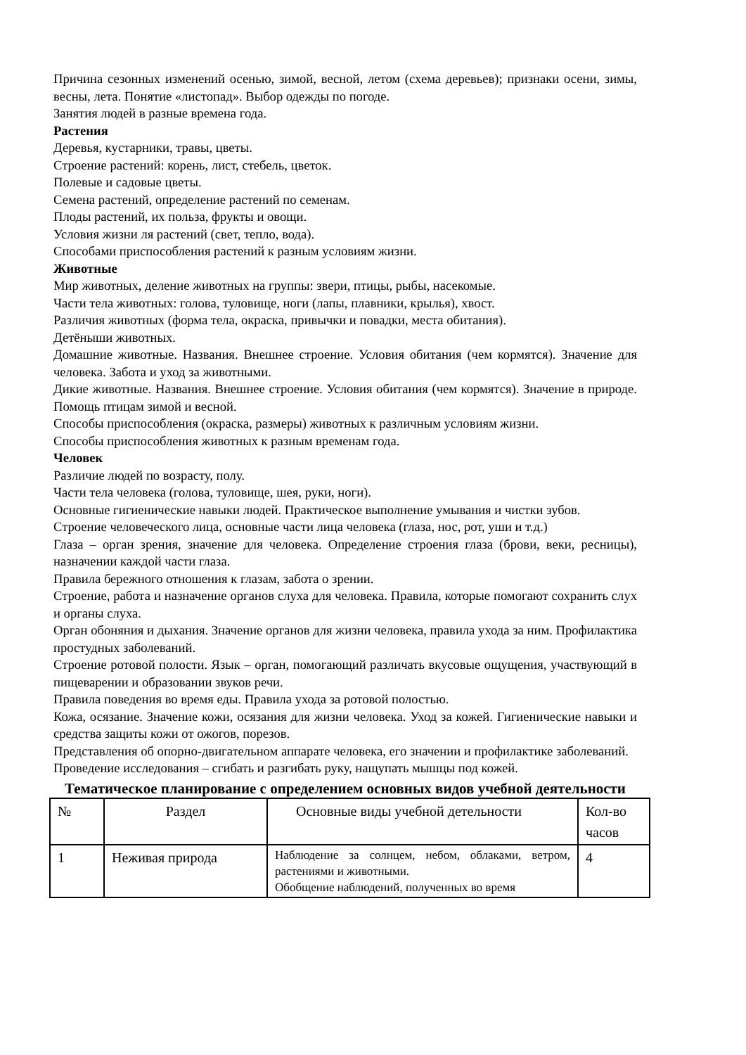Причина сезонных изменений осенью, зимой, весной, летом (схема деревьев); признаки осени, зимы, весны, лета. Понятие «листопад». Выбор одежды по погоде.
Занятия людей в разные времена года.
Растения
Деревья, кустарники, травы, цветы.
Строение растений: корень, лист, стебель, цветок.
Полевые и садовые цветы.
Семена растений, определение растений по семенам.
Плоды растений, их польза, фрукты и овощи.
Условия жизни ля растений (свет, тепло, вода).
Способами приспособления растений к разным условиям жизни.
Животные
Мир животных, деление животных на группы: звери, птицы, рыбы, насекомые.
Части тела животных: голова, туловище, ноги (лапы, плавники, крылья), хвост.
Различия животных (форма тела, окраска, привычки и повадки, места обитания).
Детёныши животных.
Домашние животные. Названия. Внешнее строение. Условия обитания (чем кормятся). Значение для человека. Забота и уход за животными.
Дикие животные. Названия. Внешнее строение. Условия обитания (чем кормятся). Значение в природе. Помощь птицам зимой и весной.
Способы приспособления (окраска, размеры) животных к различным условиям жизни.
Способы приспособления животных к разным временам года.
Человек
Различие людей по возрасту, полу.
Части тела человека (голова, туловище, шея, руки, ноги).
Основные гигиенические навыки людей. Практическое выполнение умывания и чистки зубов.
Строение человеческого лица, основные части лица человека (глаза, нос, рот, уши и т.д.)
Глаза – орган зрения, значение для человека. Определение строения глаза (брови, веки, ресницы), назначении каждой части глаза.
Правила бережного отношения к глазам, забота о зрении.
Строение, работа и назначение органов слуха для человека. Правила, которые помогают сохранить слух и органы слуха.
Орган обоняния и дыхания. Значение органов для жизни человека, правила ухода за ним. Профилактика простудных заболеваний.
Строение ротовой полости. Язык – орган, помогающий различать вкусовые ощущения, участвующий в пищеварении и образовании звуков речи.
Правила поведения во время еды. Правила ухода за ротовой полостью.
Кожа, осязание. Значение кожи, осязания для жизни человека. Уход за кожей. Гигиенические навыки и средства защиты кожи от ожогов, порезов.
Представления об опорно-двигательном аппарате человека, его значении и профилактике заболеваний.
Проведение исследования – сгибать и разгибать руку, нащупать мышцы под кожей.
Тематическое планирование с определением основных видов учебной деятельности
| № | Раздел | Основные виды учебной детельности | Кол-во часов |
| 1 | Неживая природа | Наблюдение за солнцем, небом, облаками, ветром, растениями и животными. Обобщение наблюдений, полученных во время | 4 |